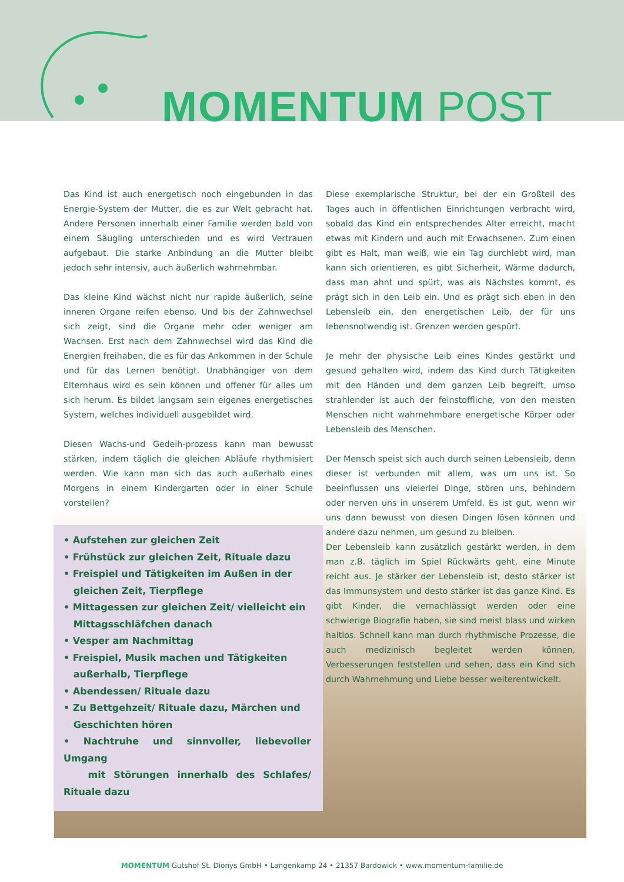MOMENTUM POST
Das Kind ist auch energetisch noch eingebunden in das Energie-System der Mutter, die es zur Welt gebracht hat. Andere Personen innerhalb einer Familie werden bald von einem Säugling unterschieden und es wird Vertrauen aufgebaut. Die starke Anbindung an die Mutter bleibt jedoch sehr intensiv, auch äußerlich wahrnehmbar.
Das kleine Kind wächst nicht nur rapide äußerlich, seine inneren Organe reifen ebenso. Und bis der Zahnwechsel sich zeigt, sind die Organe mehr oder weniger am Wachsen. Erst nach dem Zahnwechsel wird das Kind die Energien freihaben, die es für das Ankommen in der Schule und für das Lernen benötigt. Unabhängiger von dem Elternhaus wird es sein können und offener für alles um sich herum. Es bildet langsam sein eigenes energetisches System, welches individuell ausgebildet wird.
Diesen Wachs-und Gedeih-prozess kann man bewusst stärken, indem täglich die gleichen Abläufe rhythmisiert werden. Wie kann man sich das auch außerhalb eines Morgens in einem Kindergarten oder in einer Schule vorstellen?
• Aufstehen zur gleichen Zeit
• Frühstück zur gleichen Zeit, Rituale dazu
• Freispiel und Tätigkeiten im Außen in der
gleichen Zeit, Tierpflege
• Mittagessen zur gleichen Zeit/ vielleicht ein
Mittagsschläfchen danach
• Vesper am Nachmittag
• Freispiel, Musik machen und Tätigkeiten
außerhalb, Tierpflege
• Abendessen/ Rituale dazu
• Zu Bettgehzeit/ Rituale dazu, Märchen und
Geschichten hören
• Nachtruhe und sinnvoller, liebevoller Umgang
mit Störungen innerhalb des Schlafes/ Rituale dazu
Diese exemplarische Struktur, bei der ein Großteil des Tages auch in öffentlichen Einrichtungen verbracht wird, sobald das Kind ein entsprechendes Alter erreicht, macht etwas mit Kindern und auch mit Erwachsenen. Zum einen gibt es Halt, man weiß, wie ein Tag durchlebt wird, man kann sich orientieren, es gibt Sicherheit, Wärme dadurch, dass man ahnt und spürt, was als Nächstes kommt, es prägt sich in den Leib ein. Und es prägt sich eben in den Lebensleib ein, den energetischen Leib, der für uns lebensnotwendig ist. Grenzen werden gespürt.
Je mehr der physische Leib eines Kindes gestärkt und gesund gehalten wird, indem das Kind durch Tätigkeiten mit den Händen und dem ganzen Leib begreift, umso strahlender ist auch der feinstoffliche, von den meisten Menschen nicht wahrnehmbare energetische Körper oder Lebensleib des Menschen.
Der Mensch speist sich auch durch seinen Lebensleib, denn dieser ist verbunden mit allem, was um uns ist. So beeinflussen uns vielerlei Dinge, stören uns, behindern oder nerven uns in unserem Umfeld. Es ist gut, wenn wir uns dann bewusst von diesen Dingen lösen können und andere dazu nehmen, um gesund zu bleiben.
Der Lebensleib kann zusätzlich gestärkt werden, in dem man z.B. täglich im Spiel Rückwärts geht, eine Minute reicht aus. Je stärker der Lebensleib ist, desto stärker ist das Immunsystem und desto stärker ist das ganze Kind. Es gibt Kinder, die vernachlässigt werden oder eine schwierige Biografie haben, sie sind meist blass und wirken haltlos. Schnell kann man durch rhythmische Prozesse, die auch medizinisch begleitet werden können, Verbesserungen feststellen und sehen, dass ein Kind sich durch Wahrnehmung und Liebe besser weiterentwickelt.
MOMENTUM Gutshof St. Dionys GmbH • Langenkamp 24 • 21357 Bardowick • www.momentum-familie.de